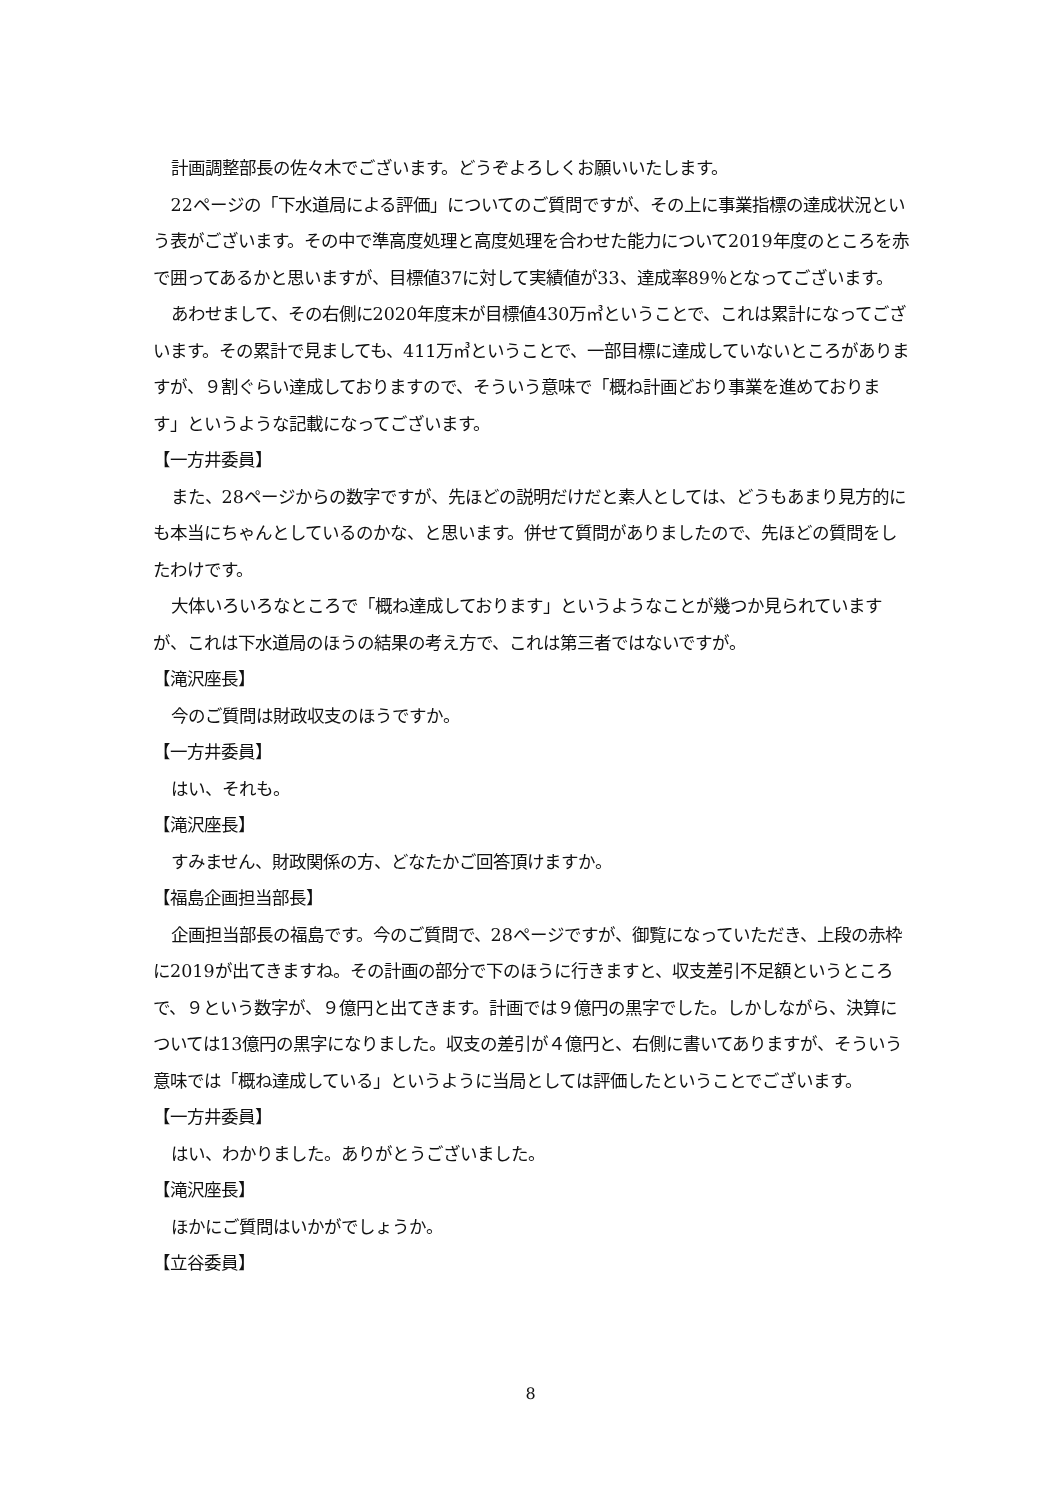計画調整部長の佐々木でございます。どうぞよろしくお願いいたします。
22ページの「下水道局による評価」についてのご質問ですが、その上に事業指標の達成状況という表がございます。その中で準高度処理と高度処理を合わせた能力について2019年度のところを赤で囲ってあるかと思いますが、目標値37に対して実績値が33、達成率89％となってございます。
あわせまして、その右側に2020年度末が目標値430万㎥ということで、これは累計になってございます。その累計で見ましても、411万㎥ということで、一部目標に達成していないところがありますが、９割ぐらい達成しておりますので、そういう意味で「概ね計画どおり事業を進めております」というような記載になってございます。
【一方井委員】
また、28ページからの数字ですが、先ほどの説明だけだと素人としては、どうもあまり見方的にも本当にちゃんとしているのかな、と思います。併せて質問がありましたので、先ほどの質問をしたわけです。
大体いろいろなところで「概ね達成しております」というようなことが幾つか見られていますが、これは下水道局のほうの結果の考え方で、これは第三者ではないですが。
【滝沢座長】
今のご質問は財政収支のほうですか。
【一方井委員】
はい、それも。
【滝沢座長】
すみません、財政関係の方、どなたかご回答頂けますか。
【福島企画担当部長】
企画担当部長の福島です。今のご質問で、28ページですが、御覧になっていただき、上段の赤枠に2019が出てきますね。その計画の部分で下のほうに行きますと、収支差引不足額というところで、９という数字が、９億円と出てきます。計画では９億円の黒字でした。しかしながら、決算については13億円の黒字になりました。収支の差引が４億円と、右側に書いてありますが、そういう意味では「概ね達成している」というように当局としては評価したということでございます。
【一方井委員】
はい、わかりました。ありがとうございました。
【滝沢座長】
ほかにご質問はいかがでしょうか。
【立谷委員】
8